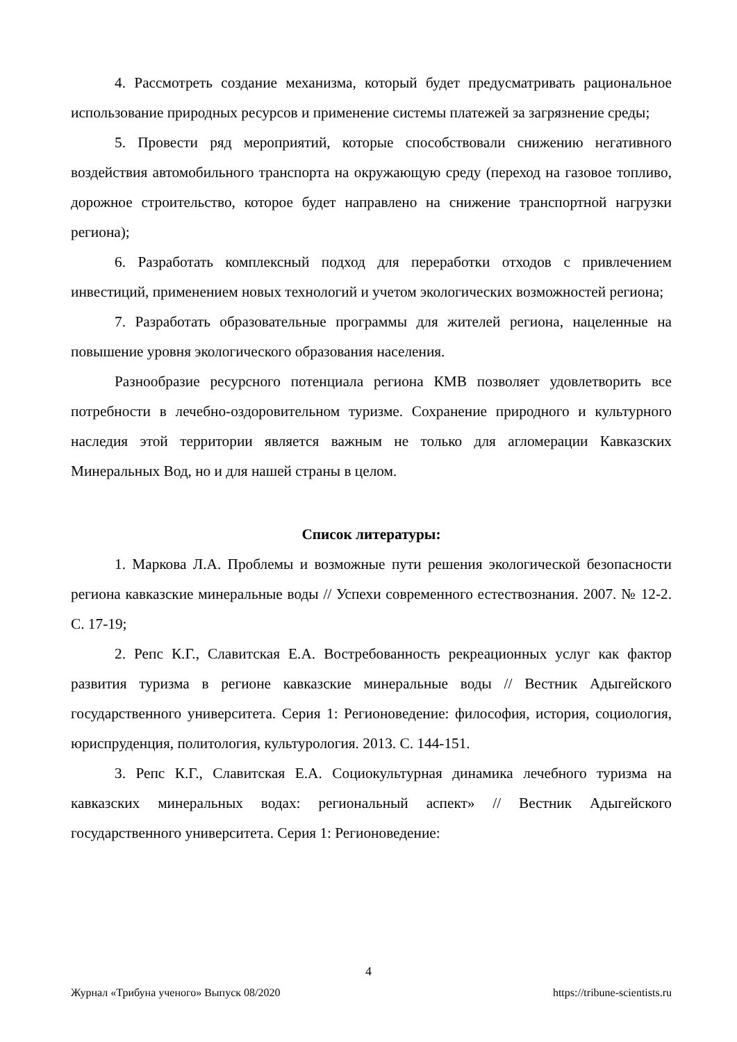4. Рассмотреть создание механизма, который будет предусматривать рациональное использование природных ресурсов и применение системы платежей за загрязнение среды;
5. Провести ряд мероприятий, которые способствовали снижению негативного воздействия автомобильного транспорта на окружающую среду (переход на газовое топливо, дорожное строительство, которое будет направлено на снижение транспортной нагрузки региона);
6. Разработать комплексный подход для переработки отходов с привлечением инвестиций, применением новых технологий и учетом экологических возможностей региона;
7. Разработать образовательные программы для жителей региона, нацеленные на повышение уровня экологического образования населения.
Разнообразие ресурсного потенциала региона КМВ позволяет удовлетворить все потребности в лечебно-оздоровительном туризме. Сохранение природного и культурного наследия этой территории является важным не только для агломерации Кавказских Минеральных Вод, но и для нашей страны в целом.
Список литературы:
1. Маркова Л.А. Проблемы и возможные пути решения экологической безопасности региона кавказские минеральные воды // Успехи современного естествознания. 2007. № 12-2. С. 17-19;
2. Репс К.Г., Славитская Е.А. Востребованность рекреационных услуг как фактор развития туризма в регионе кавказские минеральные воды // Вестник Адыгейского государственного университета. Серия 1: Регионоведение: философия, история, социология, юриспруденция, политология, культурология. 2013. С. 144-151.
3. Репс К.Г., Славитская Е.А. Социокультурная динамика лечебного туризма на кавказских минеральных водах: региональный аспект» // Вестник Адыгейского государственного университета. Серия 1: Регионоведение:
4
Журнал «Трибуна ученого» Выпуск 08/2020 https://tribune-scientists.ru